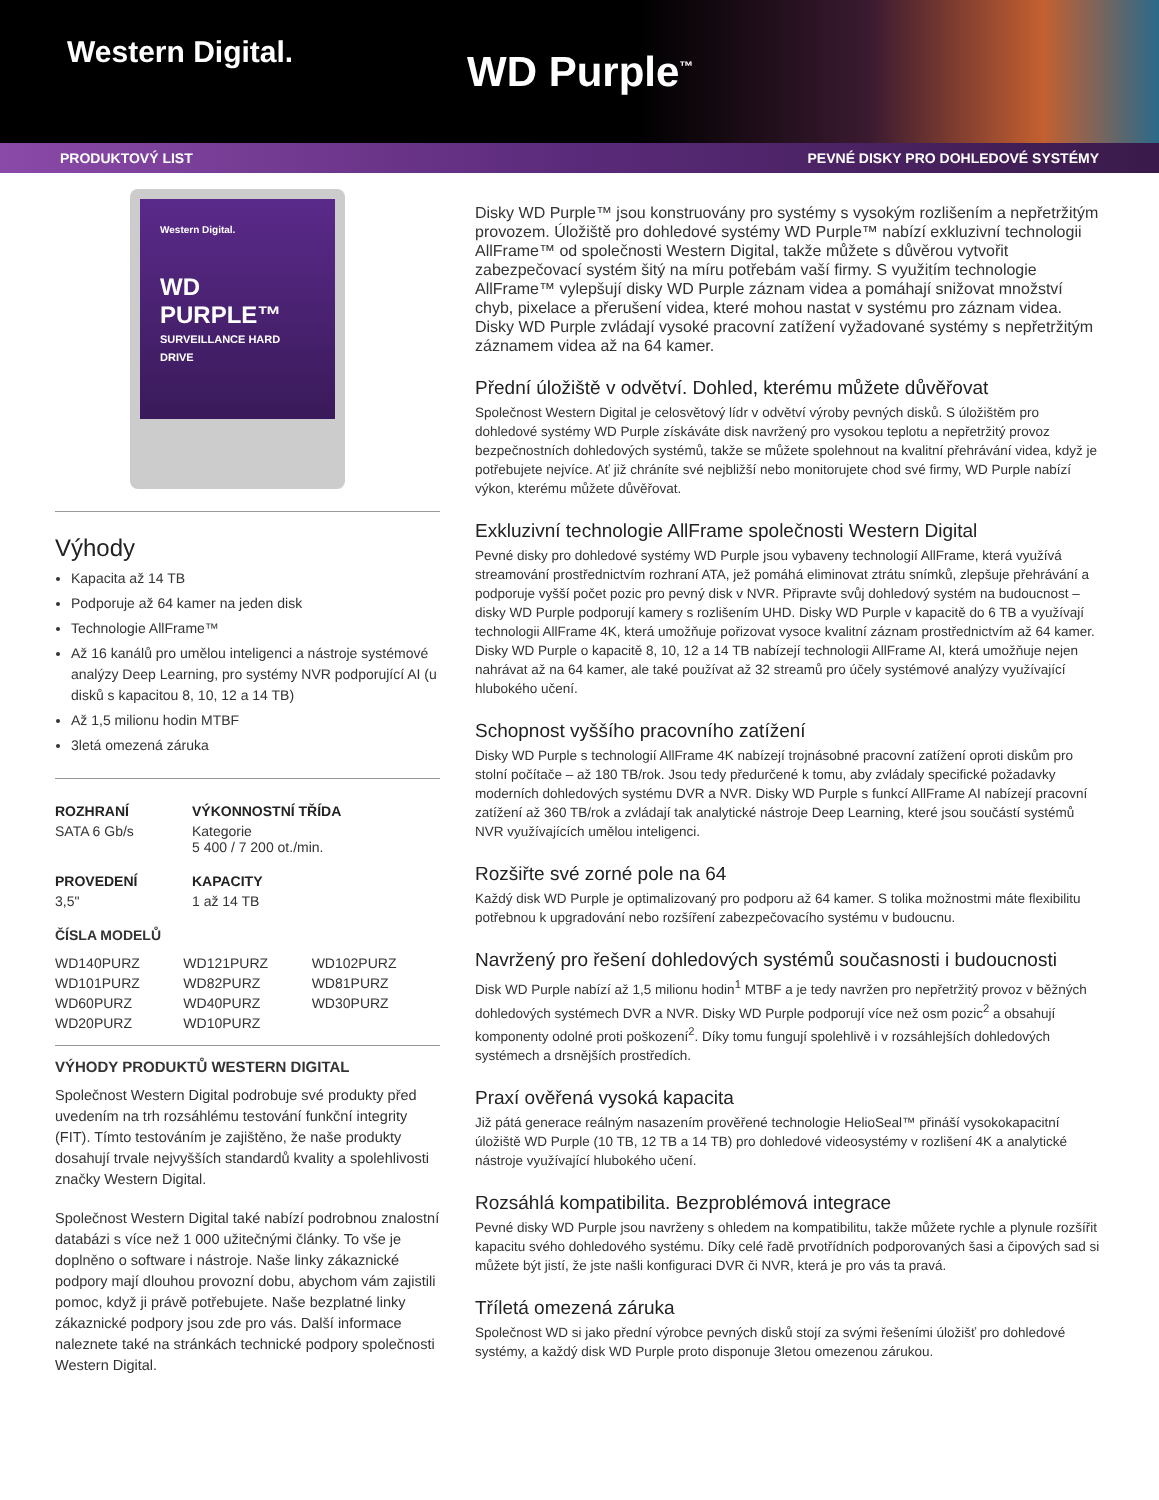Western Digital.
WD Purple<sup>™</sup>
PRODUKTOVÝ LIST PEVNÉ DISKY PRO DOHLEDOVÉ SYSTÉMY
Western Digital.
WD PURPLE™
SURVEILLANCE HARD DRIVE
Výhody
Kapacita až 14 TB
Podporuje až 64 kamer na jeden disk
Technologie AllFrame™
Až 16 kanálů pro umělou inteligenci a nástroje systémové analýzy Deep Learning, pro systémy NVR podporující AI (u disků s kapacitou 8, 10, 12 a 14 TB)
Až 1,5 milionu hodin MTBF
3letá omezená záruka
| ROZHRANÍ | VÝKONNOSTNÍ TŘÍDA |
| --- | --- |
| SATA 6 Gb/s | Kategorie 5 400 / 7 200 ot./min. |
| PROVEDENÍ | KAPACITY |
| 3,5" | 1 až 14 TB |
ČÍSLA MODELŮ
| WD140PURZ | WD121PURZ | WD102PURZ |
| WD101PURZ | WD82PURZ | WD81PURZ |
| WD60PURZ | WD40PURZ | WD30PURZ |
| WD20PURZ | WD10PURZ | |
VÝHODY PRODUKTŮ WESTERN DIGITAL
Společnost Western Digital podrobuje své produkty před uvedením na trh rozsáhlému testování funkční integrity (FIT). Tímto testováním je zajištěno, že naše produkty dosahují trvale nejvyšších standardů kvality a spolehlivosti značky Western Digital.
Společnost Western Digital také nabízí podrobnou znalostní databázi s více než 1 000 užitečnými články. To vše je doplněno o software i nástroje. Naše linky zákaznické podpory mají dlouhou provozní dobu, abychom vám zajistili pomoc, když ji právě potřebujete. Naše bezplatné linky zákaznické podpory jsou zde pro vás. Další informace naleznete také na stránkách technické podpory společnosti Western Digital.
Disky WD Purple™ jsou konstruovány pro systémy s vysokým rozlišením a nepřetržitým provozem. Úložiště pro dohledové systémy WD Purple™ nabízí exkluzivní technologii AllFrame™ od společnosti Western Digital, takže můžete s důvěrou vytvořit zabezpečovací systém šitý na míru potřebám vaší firmy. S využitím technologie AllFrame™ vylepšují disky WD Purple záznam videa a pomáhají snižovat množství chyb, pixelace a přerušení videa, které mohou nastat v systému pro záznam videa. Disky WD Purple zvládají vysoké pracovní zatížení vyžadované systémy s nepřetržitým záznamem videa až na 64 kamer.
Přední úložiště v odvětví. Dohled, kterému můžete důvěřovat
Společnost Western Digital je celosvětový lídr v odvětví výroby pevných disků. S úložištěm pro dohledové systémy WD Purple získáváte disk navržený pro vysokou teplotu a nepřetržitý provoz bezpečnostních dohledových systémů, takže se můžete spolehnout na kvalitní přehrávání videa, když je potřebujete nejvíce. Ať již chráníte své nejbližší nebo monitorujete chod své firmy, WD Purple nabízí výkon, kterému můžete důvěřovat.
Exkluzivní technologie AllFrame společnosti Western Digital
Pevné disky pro dohledové systémy WD Purple jsou vybaveny technologií AllFrame, která využívá streamování prostřednictvím rozhraní ATA, jež pomáhá eliminovat ztrátu snímků, zlepšuje přehrávání a podporuje vyšší počet pozic pro pevný disk v NVR. Připravte svůj dohledový systém na budoucnost – disky WD Purple podporují kamery s rozlišením UHD. Disky WD Purple v kapacitě do 6 TB a využívají technologii AllFrame 4K, která umožňuje pořizovat vysoce kvalitní záznam prostřednictvím až 64 kamer. Disky WD Purple o kapacitě 8, 10, 12 a 14 TB nabízejí technologii AllFrame AI, která umožňuje nejen nahrávat až na 64 kamer, ale také používat až 32 streamů pro účely systémové analýzy využívající hlubokého učení.
Schopnost vyššího pracovního zatížení
Disky WD Purple s technologií AllFrame 4K nabízejí trojnásobné pracovní zatížení oproti diskům pro stolní počítače – až 180 TB/rok. Jsou tedy předurčené k tomu, aby zvládaly specifické požadavky moderních dohledových systému DVR a NVR. Disky WD Purple s funkcí AllFrame AI nabízejí pracovní zatížení až 360 TB/rok a zvládají tak analytické nástroje Deep Learning, které jsou součástí systémů NVR využívajících umělou inteligenci.
Rozšiřte své zorné pole na 64
Každý disk WD Purple je optimalizovaný pro podporu až 64 kamer. S tolika možnostmi máte flexibilitu potřebnou k upgradování nebo rozšíření zabezpečovacího systému v budoucnu.
Navržený pro řešení dohledových systémů současnosti i budoucnosti
Disk WD Purple nabízí až 1,5 milionu hodin<sup>1</sup> MTBF a je tedy navržen pro nepřetržitý provoz v běžných dohledových systémech DVR a NVR. Disky WD Purple podporují více než osm pozic<sup>2</sup> a obsahují komponenty odolné proti poškození<sup>2</sup>. Díky tomu fungují spolehlivě i v rozsáhlejších dohledových systémech a drsnějších prostředích.
Praxí ověřená vysoká kapacita
Již pátá generace reálným nasazením prověřené technologie HelioSeal™ přináší vysokokapacitní úložiště WD Purple (10 TB, 12 TB a 14 TB) pro dohledové videosystémy v rozlišení 4K a analytické nástroje využívající hlubokého učení.
Rozsáhlá kompatibilita. Bezproblémová integrace
Pevné disky WD Purple jsou navrženy s ohledem na kompatibilitu, takže můžete rychle a plynule rozšířit kapacitu svého dohledového systému. Díky celé řadě prvotřídních podporovaných šasi a čipových sad si můžete být jistí, že jste našli konfiguraci DVR či NVR, která je pro vás ta pravá.
Tříletá omezená záruka
Společnost WD si jako přední výrobce pevných disků stojí za svými řešeními úložišť pro dohledové systémy, a každý disk WD Purple proto disponuje 3letou omezenou zárukou.